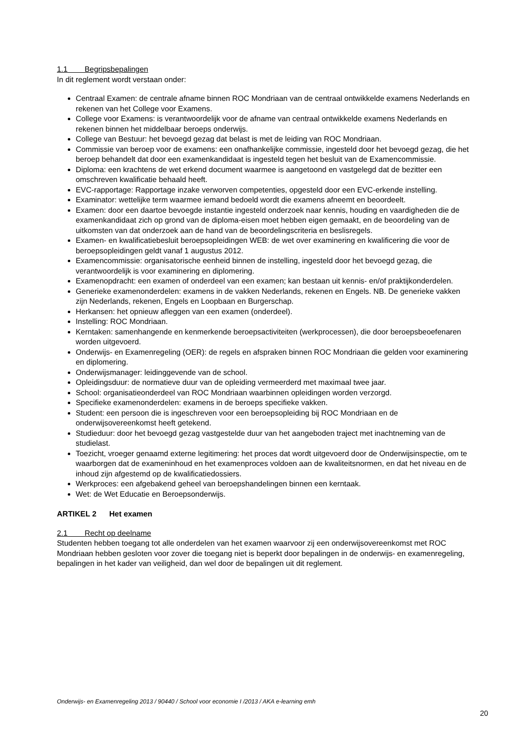1.1 Begripsbepalingen
In dit reglement wordt verstaan onder:
Centraal Examen: de centrale afname binnen ROC Mondriaan van de centraal ontwikkelde examens Nederlands en rekenen van het College voor Examens.
College voor Examens: is verantwoordelijk voor de afname van centraal ontwikkelde examens Nederlands en rekenen binnen het middelbaar beroeps onderwijs.
College van Bestuur: het bevoegd gezag dat belast is met de leiding van ROC Mondriaan.
Commissie van beroep voor de examens: een onafhankelijke commissie, ingesteld door het bevoegd gezag, die het beroep behandelt dat door een examenkandidaat is ingesteld tegen het besluit van de Examencommissie.
Diploma: een krachtens de wet erkend document waarmee is aangetoond en vastgelegd dat de bezitter een omschreven kwalificatie behaald heeft.
EVC-rapportage: Rapportage inzake verworven competenties, opgesteld door een EVC-erkende instelling.
Examinator: wettelijke term waarmee iemand bedoeld wordt die examens afneemt en beoordeelt.
Examen: door een daartoe bevoegde instantie ingesteld onderzoek naar kennis, houding en vaardigheden die de examenkandidaat zich op grond van de diploma-eisen moet hebben eigen gemaakt, en de beoordeling van de uitkomsten van dat onderzoek aan de hand van de beoordelingscriteria en beslisregels.
Examen- en kwalificatiebesluit beroepsopleidingen WEB: de wet over examinering en kwalificering die voor de beroepsopleidingen geldt vanaf 1 augustus 2012.
Examencommissie: organisatorische eenheid binnen de instelling, ingesteld door het bevoegd gezag, die verantwoordelijk is voor examinering en diplomering.
Examenopdracht: een examen of onderdeel van een examen; kan bestaan uit kennis- en/of praktijkonderdelen.
Generieke examenonderdelen: examens in de vakken Nederlands, rekenen en Engels. NB. De generieke vakken zijn Nederlands, rekenen, Engels en Loopbaan en Burgerschap.
Herkansen: het opnieuw afleggen van een examen (onderdeel).
Instelling: ROC Mondriaan.
Kerntaken: samenhangende en kenmerkende beroepsactiviteiten (werkprocessen), die door beroepsbeoefenaren worden uitgevoerd.
Onderwijs- en Examenregeling (OER): de regels en afspraken binnen ROC Mondriaan die gelden voor examinering en diplomering.
Onderwijsmanager: leidinggevende van de school.
Opleidingsduur: de normatieve duur van de opleiding vermeerderd met maximaal twee jaar.
School: organisatieonderdeel van ROC Mondriaan waarbinnen opleidingen worden verzorgd.
Specifieke examenonderdelen: examens in de beroeps specifieke vakken.
Student: een persoon die is ingeschreven voor een beroepsopleiding bij ROC Mondriaan en de onderwijsovereenkomst heeft getekend.
Studieduur: door het bevoegd gezag vastgestelde duur van het aangeboden traject met inachtneming van de studielast.
Toezicht, vroeger genaamd externe legitimering: het proces dat wordt uitgevoerd door de Onderwijsinspectie, om te waarborgen dat de exameninhoud en het examenproces voldoen aan de kwaliteitsnormen, en dat het niveau en de inhoud zijn afgestemd op de kwalificatiedossiers.
Werkproces: een afgebakend geheel van beroepshandelingen binnen een kerntaak.
Wet: de Wet Educatie en Beroepsonderwijs.
ARTIKEL 2 Het examen
2.1 Recht op deelname
Studenten hebben toegang tot alle onderdelen van het examen waarvoor zij een onderwijsovereenkomst met ROC Mondriaan hebben gesloten voor zover die toegang niet is beperkt door bepalingen in de onderwijs- en examenregeling, bepalingen in het kader van veiligheid, dan wel door de bepalingen uit dit reglement.
Onderwijs- en Examenregeling 2013 / 90440 / School voor economie I /2013 / AKA e-learning emh
20